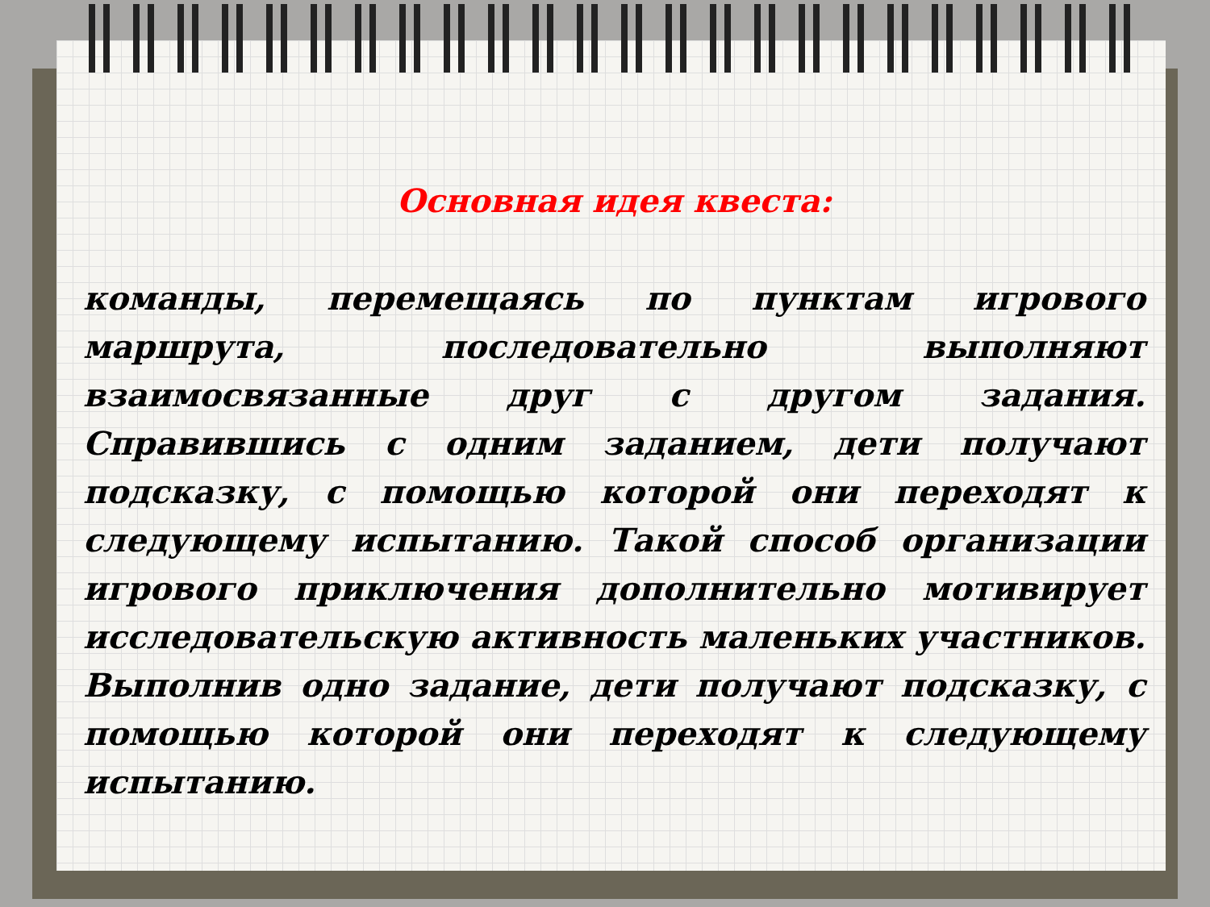Основная идея квеста:
команды, перемещаясь по пунктам игрового маршрута, последовательно выполняют взаимосвязанные друг с другом задания. Справившись с одним заданием, дети получают подсказку, с помощью которой они переходят к следующему испытанию. Такой способ организации игрового приключения дополнительно мотивирует исследовательскую активность маленьких участников. Выполнив одно задание, дети получают подсказку, с помощью которой они переходят к следующему испытанию.